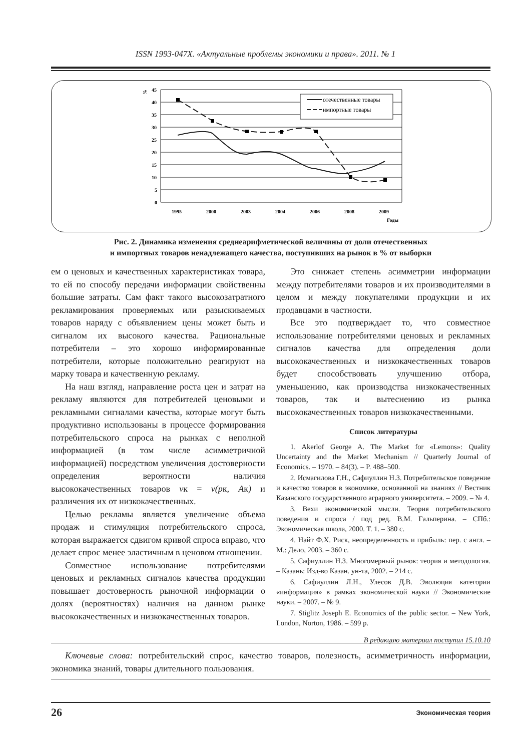ISSN 1993-047X. «Актуальные проблемы экономики и права». 2011. № 1
%
45
40
35
30
25
20
15
10
5
0
1995
2000
2003
2004
2006
2008
2009
Годы
отечественные товары
импортные товары
Рис. 2. Динамика изменения среднеарифметической величины от доли отечественных
и импортных товаров ненадлежащего качества, поступивших на рынок в % от выборки
ем о ценовых и качественных характеристиках товара, то ей по способу передачи информации свойственны большие затраты. Сам факт такого высокозатратного рекламирования проверяемых или разыскиваемых товаров наряду с объявлением цены может быть и сигналом их высокого качества. Рациональные потребители – это хорошо информированные потребители, которые положительно реагируют на марку товара и качественную рекламу.
На наш взгляд, направление роста цен и затрат на рекламу являются для потребителей ценовыми и рекламными сигналами качества, которые могут быть продуктивно использованы в процессе формирования потребительского спроса на рынках с неполной информацией (в том числе асимметричной информацией) посредством увеличения достоверности определения вероятности наличия высококачественных товаров vк = v(pк, Aк) и различения их от низкокачественных.
Целью рекламы является увеличение объема продаж и стимуляция потребительского спроса, которая выражается сдвигом кривой спроса вправо, что делает спрос менее эластичным в ценовом отношении.
Совместное использование потребителями ценовых и рекламных сигналов качества продукции повышает достоверность рыночной информации о долях (вероятностях) наличия на данном рынке высококачественных и низкокачественных товаров.
Это снижает степень асимметрии информации между потребителями товаров и их производителями в целом и между покупателями продукции и их продавцами в частности.
Все это подтверждает то, что совместное использование потребителями ценовых и рекламных сигналов качества для определения доли высококачественных и низкокачественных товаров будет способствовать улучшению отбора, уменьшению, как производства низкокачественных товаров, так и вытеснению из рынка высококачественных товаров низкокачественными.
Список литературы
1. Akerlof George A. The Market for «Lemons»: Quality Uncertainty and the Market Mechanism // Quarterly Journal of Economics. – 1970. – 84(3). – P. 488–500.
2. Исмагилова Г.Н., Сафиуллин Н.З. Потребительское поведение и качество товаров в экономике, основанной на знаниях // Вестник Казанского государственного аграрного университета. – 2009. – № 4.
3. Вехи экономической мысли. Теория потребительского поведения и спроса / под ред. В.М. Гальперина. – СПб.: Экономическая школа, 2000. Т. 1. – 380 с.
4. Найт Ф.Х. Риск, неопределенность и прибыль: пер. с англ. – М.: Дело, 2003. – 360 с.
5. Сафиуллин Н.З. Многомерный рынок: теория и методология. – Казань: Изд-во Казан. ун-та, 2002. – 214 с.
6. Сафиуллин Л.Н., Улесов Д.В. Эволюция категории «информация» в рамках экономической науки // Экономические науки. – 2007. – № 9.
7. Stiglitz Joseph E. Economics of the public sector. – New York, London, Norton, 1986. – 599 p.
В редакцию материал поступил 15.10.10
Ключевые слова: потребительский спрос, качество товаров, полезность, асимметричность информации, экономика знаний, товары длительного пользования.
26 Экономическая теория